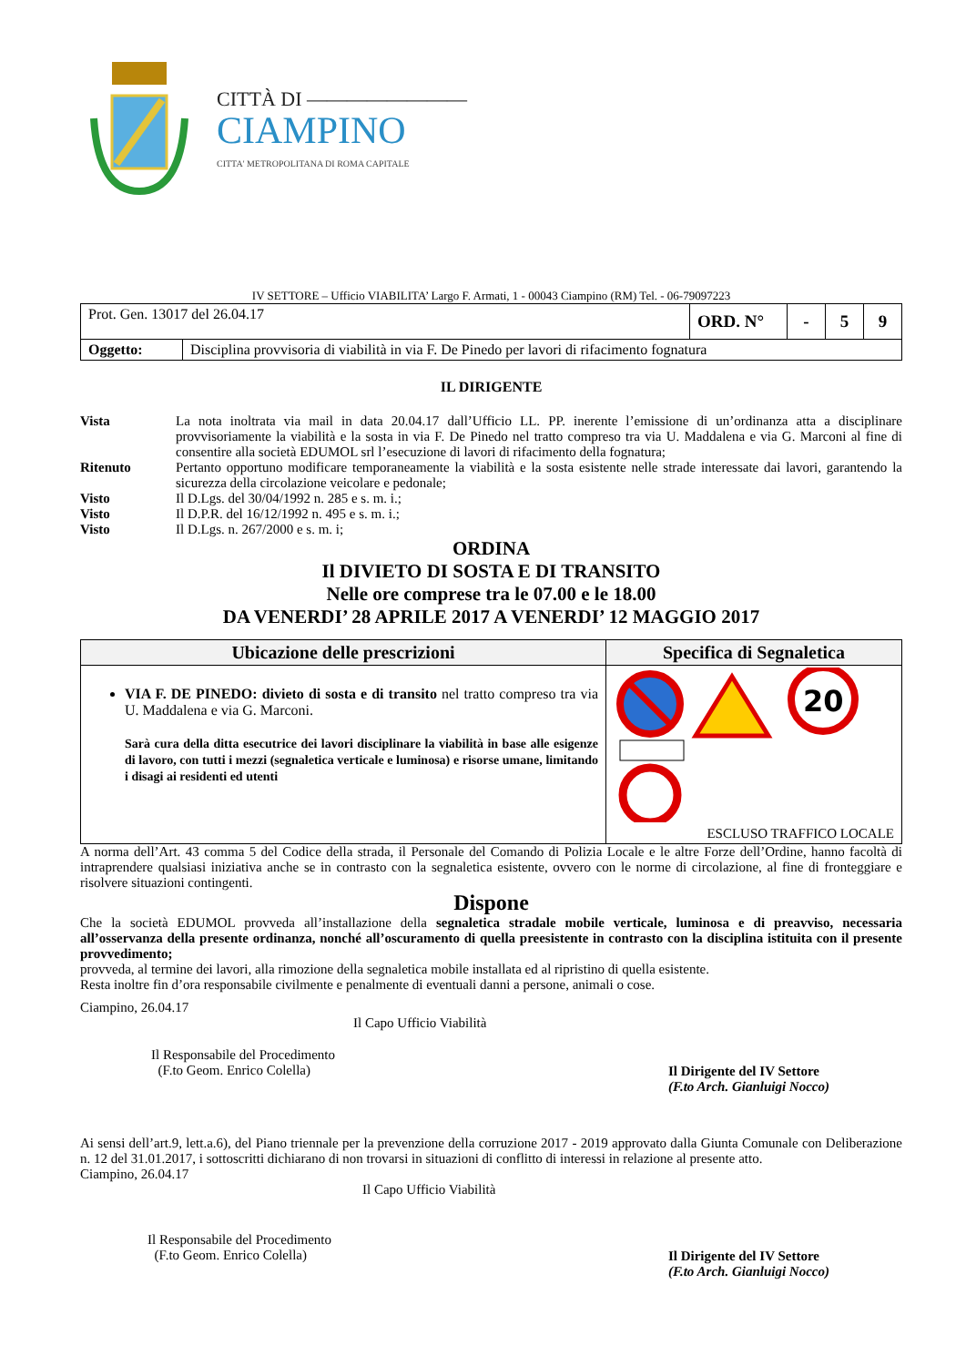CITTÀ DI ————————
CIAMPINO
CITTA' METROPOLITANA DI ROMA CAPITALE
IV SETTORE – Ufficio VIABILITA’ Largo F. Armati, 1 - 00043 Ciampino (RM) Tel. - 06-79097223
| Prot. Gen. 13017 del 26.04.17 | | ORD. N° | - | 5 | 9 |
| Oggetto: | Disciplina provvisoria di viabilità in via F. De Pinedo per lavori di rifacimento fognatura | | | | |
IL DIRIGENTE
| Vista | La nota inoltrata via mail in data 20.04.17 dall’Ufficio LL. PP. inerente l’emissione di un’ordinanza atta a disciplinare provvisoriamente la viabilità e la sosta in via F. De Pinedo nel tratto compreso tra via U. Maddalena e via G. Marconi al fine di consentire alla società EDUMOL srl l’esecuzione di lavori di rifacimento della fognatura; |
| Ritenuto | Pertanto opportuno modificare temporaneamente la viabilità e la sosta esistente nelle strade interessate dai lavori, garantendo la sicurezza della circolazione veicolare e pedonale; |
| Visto | Il D.Lgs. del 30/04/1992 n. 285 e s. m. i.; |
| Visto | Il D.P.R. del 16/12/1992 n. 495 e s. m. i.; |
| Visto | Il D.Lgs. n. 267/2000 e s. m. i; |
ORDINA
Il DIVIETO DI SOSTA E DI TRANSITO
Nelle ore comprese tra le 07.00 e le 18.00
DA VENERDI’ 28 APRILE 2017 A VENERDI’ 12 MAGGIO 2017
| Ubicazione delle prescrizioni | Specifica di Segnaletica |
| --- | --- |
| VIA F. DE PINEDO: divieto di sosta e di transito nel tratto compreso tra via U. Maddalena e via G. Marconi. Sarà cura della ditta esecutrice dei lavori disciplinare la viabilità in base alle esigenze di lavoro, con tutti i mezzi (segnaletica verticale e luminosa) e risorse umane, limitando i disagi ai residenti ed utenti | 20 ESCLUSO TRAFFICO LOCALE |
A norma dell’Art. 43 comma 5 del Codice della strada, il Personale del Comando di Polizia Locale e le altre Forze dell’Ordine, hanno facoltà di intraprendere qualsiasi iniziativa anche se in contrasto con la segnaletica esistente, ovvero con le norme di circolazione, al fine di fronteggiare e risolvere situazioni contingenti.
Dispone
Che la società EDUMOL provveda all’installazione della segnaletica stradale mobile verticale, luminosa e di preavviso, necessaria all’osservanza della presente ordinanza, nonché all’oscuramento di quella preesistente in contrasto con la disciplina istituita con il presente provvedimento;
provveda, al termine dei lavori, alla rimozione della segnaletica mobile installata ed al ripristino di quella esistente.
Resta inoltre fin d’ora responsabile civilmente e penalmente di eventuali danni a persone, animali o cose.
Ciampino, 26.04.17
Il Capo Ufficio Viabilità
Il Responsabile del Procedimento
(F.to Geom. Enrico Colella)
Il Dirigente del IV Settore
(F.to Arch. Gianluigi Nocco)
Ai sensi dell’art.9, lett.a.6), del Piano triennale per la prevenzione della corruzione 2017 - 2019 approvato dalla Giunta Comunale con Deliberazione n. 12 del 31.01.2017, i sottoscritti dichiarano di non trovarsi in situazioni di conflitto di interessi in relazione al presente atto.
Ciampino, 26.04.17
Il Capo Ufficio Viabilità
Il Responsabile del Procedimento
(F.to Geom. Enrico Colella)
Il Dirigente del IV Settore
(F.to Arch. Gianluigi Nocco)